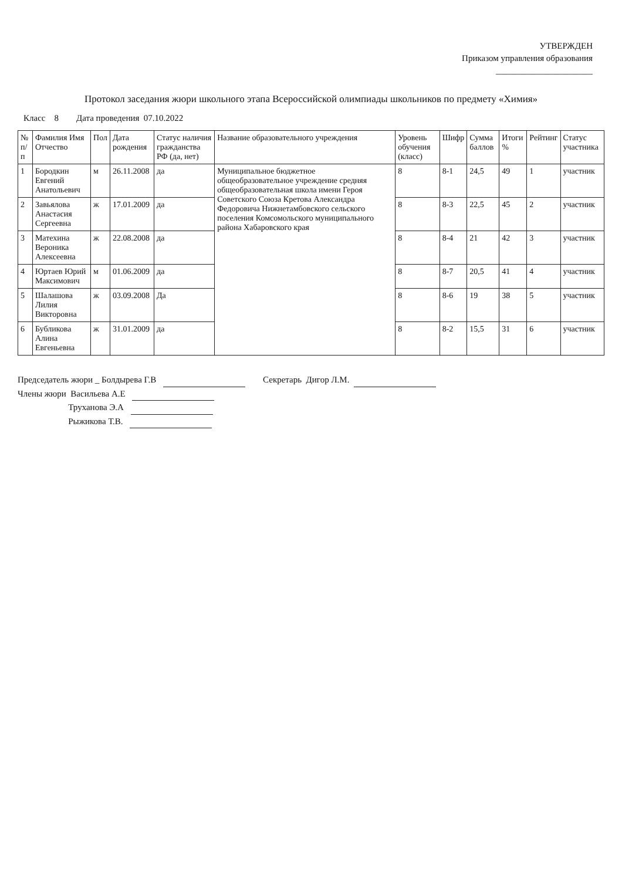УТВЕРЖДЕН
Приказом управления образования
______________________
Протокол заседания жюри школьного этапа Всероссийской олимпиады школьников по предмету «Химия»
Класс 8 Дата проведения 07.10.2022
| № п/п | Фамилия Имя Отчество | Пол | Дата рождения | Статус наличия гражданства РФ (да, нет) | Название образовательного учреждения | Уровень обучения (класс) | Шифр | Сумма баллов | Итоги % | Рейтинг | Статус участника |
| --- | --- | --- | --- | --- | --- | --- | --- | --- | --- | --- | --- |
| 1 | Бородкин Евгений Анатольевич | м | 26.11.2008 | да | Муниципальное бюджетное общеобразовательное учреждение средняя общеобразовательная школа имени Героя Советского Союза Кретова Александра Федоровича Нижнетамбовского сельского поселения Комсомольского муниципального района Хабаровского края | 8 | 8-1 | 24,5 | 49 | 1 | участник |
| 2 | Завьялова Анастасия Сергеевна | ж | 17.01.2009 | да | | 8 | 8-3 | 22,5 | 45 | 2 | участник |
| 3 | Матехина Вероника Алексеевна | ж | 22.08.2008 | да | | 8 | 8-4 | 21 | 42 | 3 | участник |
| 4 | Юртаев Юрий Максимович | м | 01.06.2009 | да | | 8 | 8-7 | 20,5 | 41 | 4 | участник |
| 5 | Шалашова Лилия Викторовна | ж | 03.09.2008 | Да | | 8 | 8-6 | 19 | 38 | 5 | участник |
| 6 | Бубликова Алина Евгеньевна | ж | 31.01.2009 | да | | 8 | 8-2 | 15,5 | 31 | 6 | участник |
Председатель жюри _ Болдырева Г.В Секретарь Дигор Л.М.
Члены жюри Васильева А.Е
Труханова Э.А
Рыжикова Т.В.